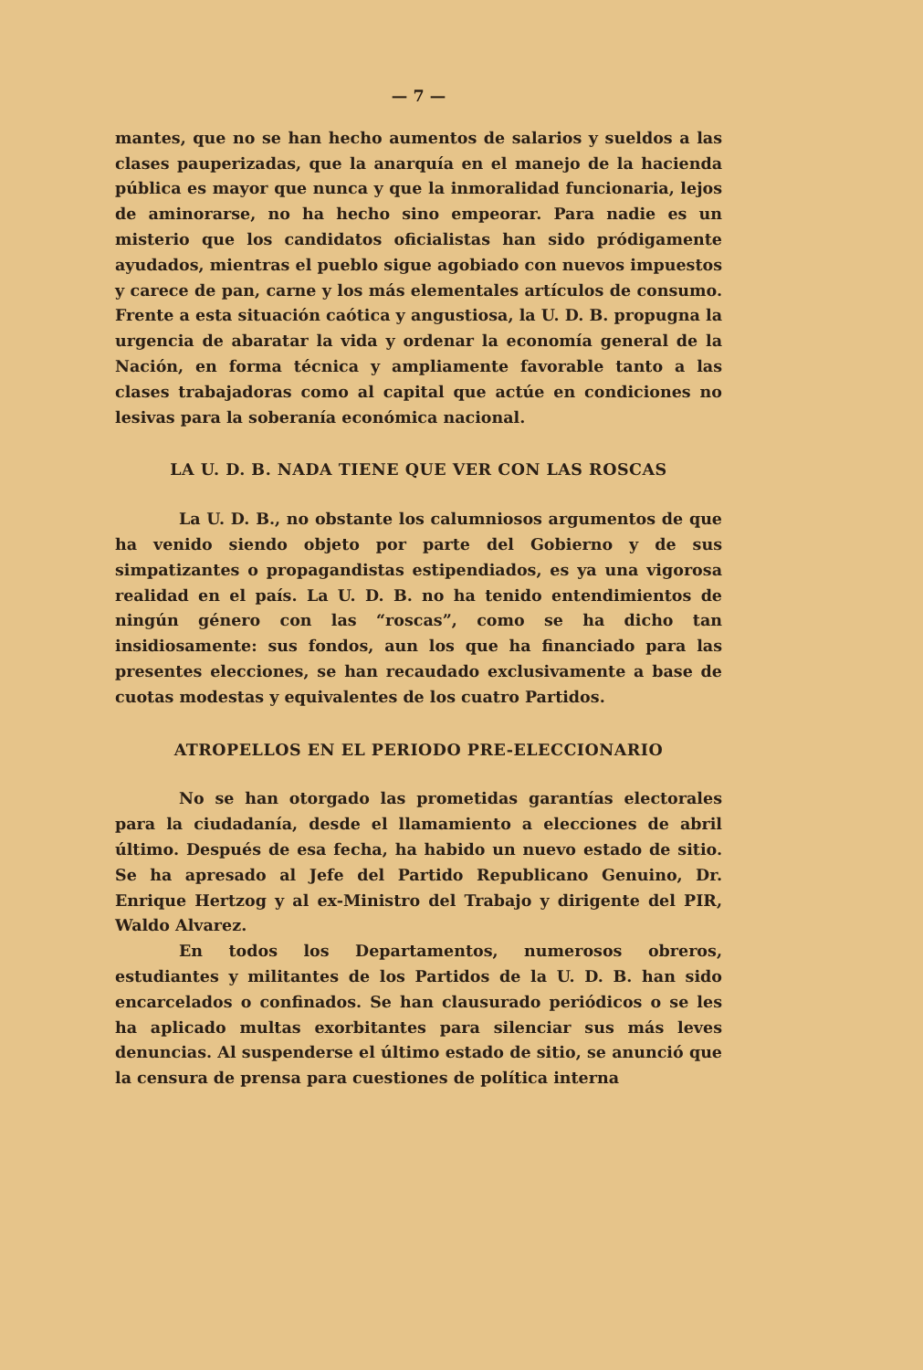— 7 —
mantes, que no se han hecho aumentos de salarios y sueldos a las clases pauperizadas, que la anarquía en el manejo de la hacienda pública es mayor que nunca y que la inmoralidad funcionaria, lejos de aminorarse, no ha hecho sino empeorar. Para nadie es un misterio que los candidatos oficialistas han sido pródigamente ayudados, mientras el pueblo sigue agobiado con nuevos impuestos y carece de pan, carne y los más elementales artículos de consumo. Frente a esta situación caótica y angustiosa, la U. D. B. propugna la urgencia de abaratar la vida y ordenar la economía general de la Nación, en forma técnica y ampliamente favorable tanto a las clases trabajadoras como al capital que actúe en condiciones no lesivas para la soberanía económica nacional.
LA U. D. B. NADA TIENE QUE VER CON LAS ROSCAS
La U. D. B., no obstante los calumniosos argumentos de que ha venido siendo objeto por parte del Gobierno y de sus simpatizantes o propagandistas estipendiados, es ya una vigorosa realidad en el país. La U. D. B. no ha tenido entendimientos de ningún género con las “roscas”, como se ha dicho tan insidiosamente: sus fondos, aun los que ha financiado para las presentes elecciones, se han recaudado exclusivamente a base de cuotas modestas y equivalentes de los cuatro Partidos.
ATROPELLOS EN EL PERIODO PRE-ELECCIONARIO
No se han otorgado las prometidas garantías electorales para la ciudadanía, desde el llamamiento a elecciones de abril último. Después de esa fecha, ha habido un nuevo estado de sitio. Se ha apresado al Jefe del Partido Republicano Genuino, Dr. Enrique Hertzog y al ex-Ministro del Trabajo y dirigente del PIR, Waldo Alvarez.
En todos los Departamentos, numerosos obreros, estudiantes y militantes de los Partidos de la U. D. B. han sido encarcelados o confinados. Se han clausurado periódicos o se les ha aplicado multas exorbitantes para silenciar sus más leves denuncias. Al suspenderse el último estado de sitio, se anunció que la censura de prensa para cuestiones de política interna